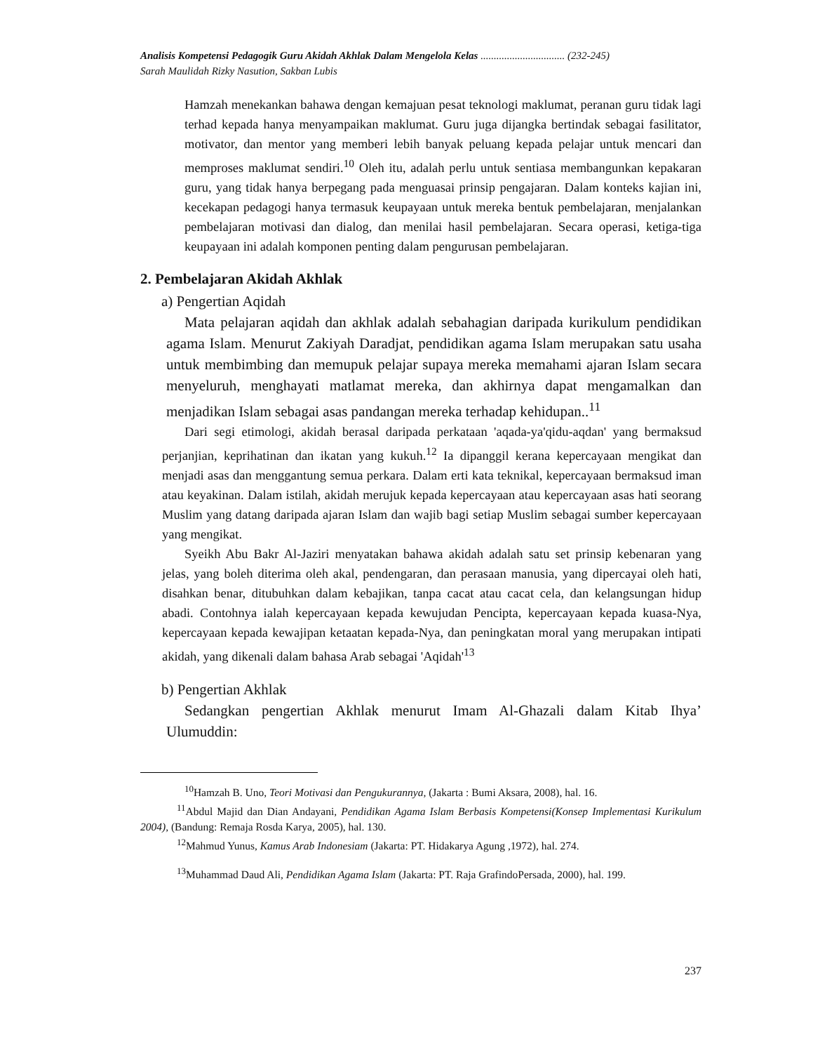Analisis Kompetensi Pedagogik Guru Akidah Akhlak Dalam Mengelola Kelas ................................ (232-245)
Sarah Maulidah Rizky Nasution, Sakban Lubis
Hamzah menekankan bahawa dengan kemajuan pesat teknologi maklumat, peranan guru tidak lagi terhad kepada hanya menyampaikan maklumat. Guru juga dijangka bertindak sebagai fasilitator, motivator, dan mentor yang memberi lebih banyak peluang kepada pelajar untuk mencari dan memproses maklumat sendiri.<sup>10</sup> Oleh itu, adalah perlu untuk sentiasa membangunkan kepakaran guru, yang tidak hanya berpegang pada menguasai prinsip pengajaran. Dalam konteks kajian ini, kecekapan pedagogi hanya termasuk keupayaan untuk mereka bentuk pembelajaran, menjalankan pembelajaran motivasi dan dialog, dan menilai hasil pembelajaran. Secara operasi, ketiga-tiga keupayaan ini adalah komponen penting dalam pengurusan pembelajaran.
2. Pembelajaran Akidah Akhlak
a) Pengertian Aqidah
Mata pelajaran aqidah dan akhlak adalah sebahagian daripada kurikulum pendidikan agama Islam. Menurut Zakiyah Daradjat, pendidikan agama Islam merupakan satu usaha untuk membimbing dan memupuk pelajar supaya mereka memahami ajaran Islam secara menyeluruh, menghayati matlamat mereka, dan akhirnya dapat mengamalkan dan menjadikan Islam sebagai asas pandangan mereka terhadap kehidupan..<sup>11</sup>
Dari segi etimologi, akidah berasal daripada perkataan 'aqada-ya'qidu-aqdan' yang bermaksud perjanjian, keprihatinan dan ikatan yang kukuh.<sup>12</sup> Ia dipanggil kerana kepercayaan mengikat dan menjadi asas dan menggantung semua perkara. Dalam erti kata teknikal, kepercayaan bermaksud iman atau keyakinan. Dalam istilah, akidah merujuk kepada kepercayaan atau kepercayaan asas hati seorang Muslim yang datang daripada ajaran Islam dan wajib bagi setiap Muslim sebagai sumber kepercayaan yang mengikat.
Syeikh Abu Bakr Al-Jaziri menyatakan bahawa akidah adalah satu set prinsip kebenaran yang jelas, yang boleh diterima oleh akal, pendengaran, dan perasaan manusia, yang dipercayai oleh hati, disahkan benar, ditubuhkan dalam kebajikan, tanpa cacat atau cacat cela, dan kelangsungan hidup abadi. Contohnya ialah kepercayaan kepada kewujudan Pencipta, kepercayaan kepada kuasa-Nya, kepercayaan kepada kewajipan ketaatan kepada-Nya, dan peningkatan moral yang merupakan intipati akidah, yang dikenali dalam bahasa Arab sebagai 'Aqidah'<sup>13</sup>
b) Pengertian Akhlak
Sedangkan pengertian Akhlak menurut Imam Al-Ghazali dalam Kitab Ihya’ Ulumuddin:
<sup>10</sup> Hamzah B. Uno, Teori Motivasi dan Pengukurannya, (Jakarta : Bumi Aksara, 2008), hal. 16.
<sup>11</sup> Abdul Majid dan Dian Andayani, Pendidikan Agama Islam Berbasis Kompetensi(Konsep Implementasi Kurikulum 2004), (Bandung: Remaja Rosda Karya, 2005), hal. 130.
<sup>12</sup> Mahmud Yunus, Kamus Arab Indonesiam (Jakarta: PT. Hidakarya Agung ,1972), hal. 274.
<sup>13</sup> Muhammad Daud Ali, Pendidikan Agama Islam (Jakarta: PT. Raja GrafindoPersada, 2000), hal. 199.
237